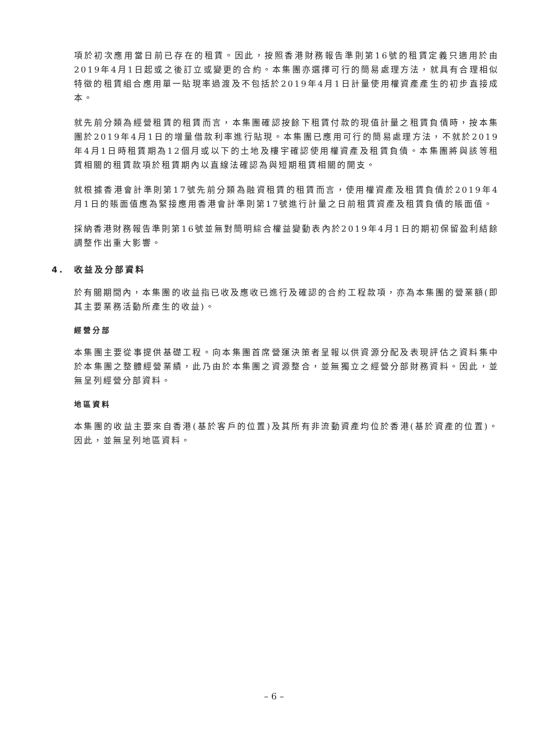項於初次應用當日前已存在的租賃。因此，按照香港財務報告準則第16號的租賃定義只適用於由2019年4月1日起或之後訂立或變更的合約。本集團亦選擇可行的簡易處理方法，就具有合理相似特徵的租賃組合應用單一貼現率過渡及不包括於2019年4月1日計量使用權資產產生的初步直接成本。
就先前分類為經營租賃的租賃而言，本集團確認按餘下租賃付款的現值計量之租賃負債時，按本集團於2019年4月1日的增量借款利率進行貼現。本集團已應用可行的簡易處理方法，不就於2019年4月1日時租賃期為12個月或以下的土地及樓宇確認使用權資產及租賃負債。本集團將與該等租賃相關的租賃款項於租賃期內以直線法確認為與短期租賃相關的開支。
就根據香港會計準則第17號先前分類為融資租賃的租賃而言，使用權資產及租賃負債於2019年4月1日的賬面值應為緊接應用香港會計準則第17號進行計量之日前租賃資產及租賃負債的賬面值。
採納香港財務報告準則第16號並無對簡明綜合權益變動表內於2019年4月1日的期初保留盈利結餘調整作出重大影響。
4. 收益及分部資料
於有關期間內，本集團的收益指已收及應收已進行及確認的合約工程款項，亦為本集團的營業額(即其主要業務活動所產生的收益)。
經營分部
本集團主要從事提供基礎工程。向本集團首席營運決策者呈報以供資源分配及表現評估之資料集中於本集團之整體經營業績，此乃由於本集團之資源整合，並無獨立之經營分部財務資料。因此，並無呈列經營分部資料。
地區資料
本集團的收益主要來自香港(基於客戶的位置)及其所有非流動資產均位於香港(基於資產的位置)。因此，並無呈列地區資料。
– 6 –